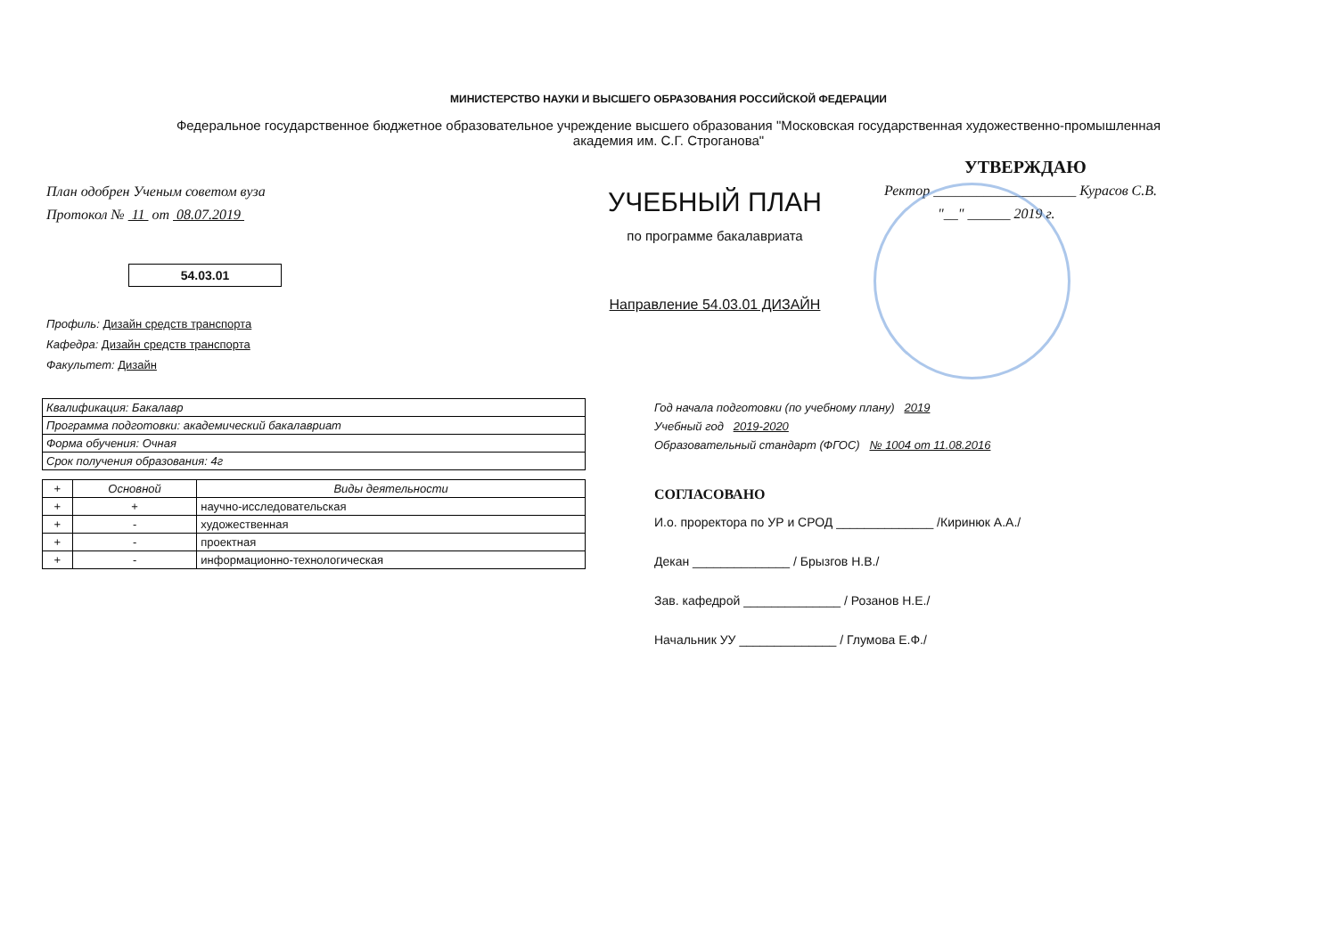МИНИСТЕРСТВО НАУКИ И ВЫСШЕГО ОБРАЗОВАНИЯ РОССИЙСКОЙ ФЕДЕРАЦИИ
Федеральное государственное бюджетное образовательное учреждение высшего образования "Московская государственная художественно-промышленная академия им. С.Г. Строганова"
План одобрен Ученым советом вуза
Протокол № 11 от 08.07.2019
54.03.01
Профиль: Дизайн средств транспорта
Кафедра: Дизайн средств транспорта
Факультет: Дизайн
УЧЕБНЫЙ ПЛАН
по программе бакалавриата
Направление 54.03.01 ДИЗАЙН
УТВЕРЖДАЮ
Ректор ____________________ Курасов С.В.
"__" ______ 2019 г.
| Квалификация: Бакалавр |
| Программа подготовки: академический бакалавриат |
| Форма обучения: Очная |
| Срок получения образования: 4г |
| + | Основной | Виды деятельности |
| --- | --- | --- |
| + | + | научно-исследовательская |
| + | - | художественная |
| + | - | проектная |
| + | - | информационно-технологическая |
Год начала подготовки (по учебному плану) 2019
Учебный год 2019-2020
Образовательный стандарт (ФГОС) № 1004 от 11.08.2016
СОГЛАСОВАНО
И.о. проректора по УР и СРОД ______________ /Киринюк А.А./
Декан ______________ / Брызгов Н.В./
Зав. кафедрой ______________ / Розанов Н.Е./
Начальник УУ ______________ / Глумова Е.Ф./